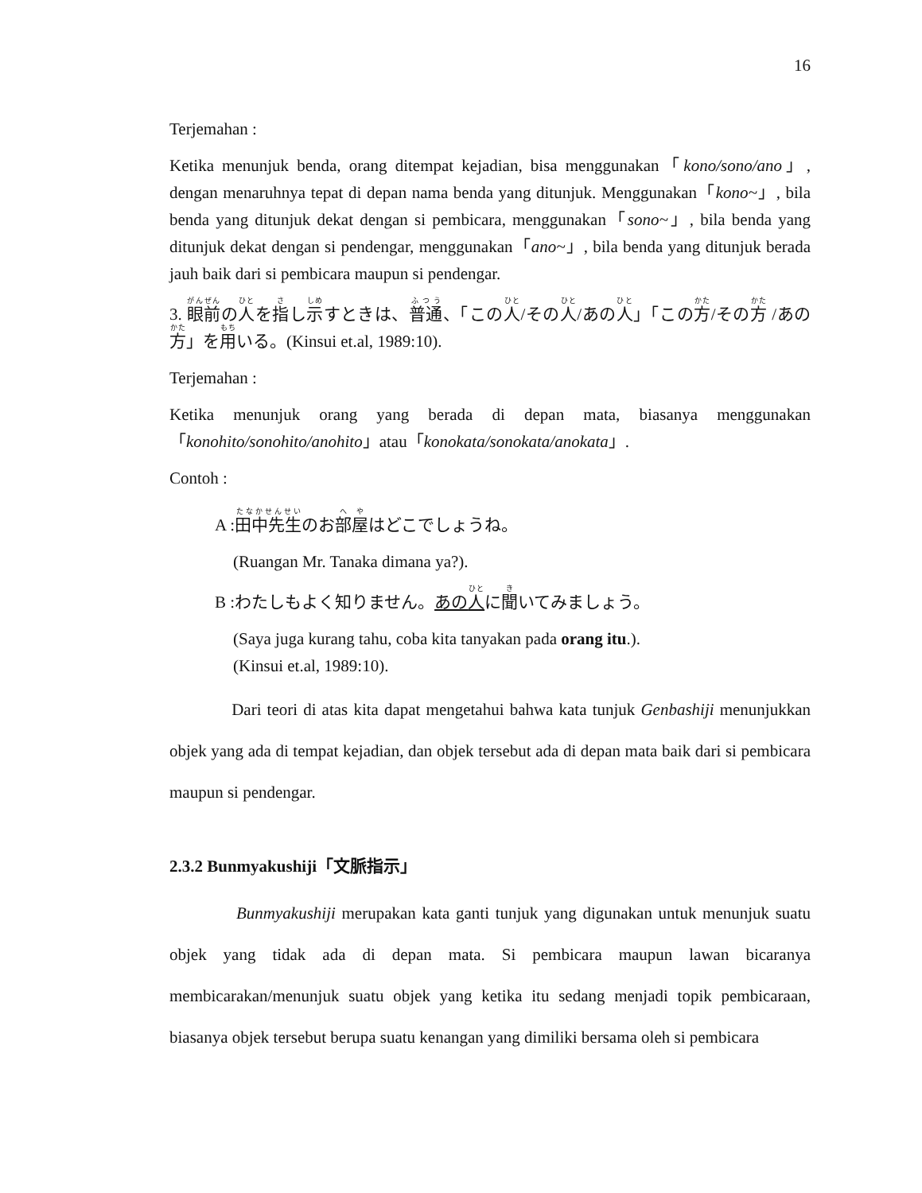16
Terjemahan :
Ketika menunjuk benda, orang ditempat kejadian, bisa menggunakan「kono/sono/ano」, dengan menaruhnya tepat di depan nama benda yang ditunjuk. Menggunakan「kono~」, bila benda yang ditunjuk dekat dengan si pembicara, menggunakan「sono~」, bila benda yang ditunjuk dekat dengan si pendengar, menggunakan「ano~」, bila benda yang ditunjuk berada jauh baik dari si pembicara maupun si pendengar.
3. 眼前の人を指し示すときは、普通、「この人/その人/あの人」「この方/その方 /あの方」を用いる。(Kinsui et.al, 1989:10).
Terjemahan :
Ketika menunjuk orang yang berada di depan mata, biasanya menggunakan「konohito/sonohito/anohito」atau「konokata/sonokata/anokata」.
Contoh :
A :田中先生のお部屋はどこでしょうね。
(Ruangan Mr. Tanaka dimana ya?).
B :わたしもよく知りません。あの人に聞いてみましょう。
(Saya juga kurang tahu, coba kita tanyakan pada orang itu.).
(Kinsui et.al, 1989:10).
Dari teori di atas kita dapat mengetahui bahwa kata tunjuk Genbashiji menunjukkan objek yang ada di tempat kejadian, dan objek tersebut ada di depan mata baik dari si pembicara maupun si pendengar.
2.3.2 Bunmyakushiji「文脈指示」
Bunmyakushiji merupakan kata ganti tunjuk yang digunakan untuk menunjuk suatu objek yang tidak ada di depan mata. Si pembicara maupun lawan bicaranya membicarakan/menunjuk suatu objek yang ketika itu sedang menjadi topik pembicaraan, biasanya objek tersebut berupa suatu kenangan yang dimiliki bersama oleh si pembicara